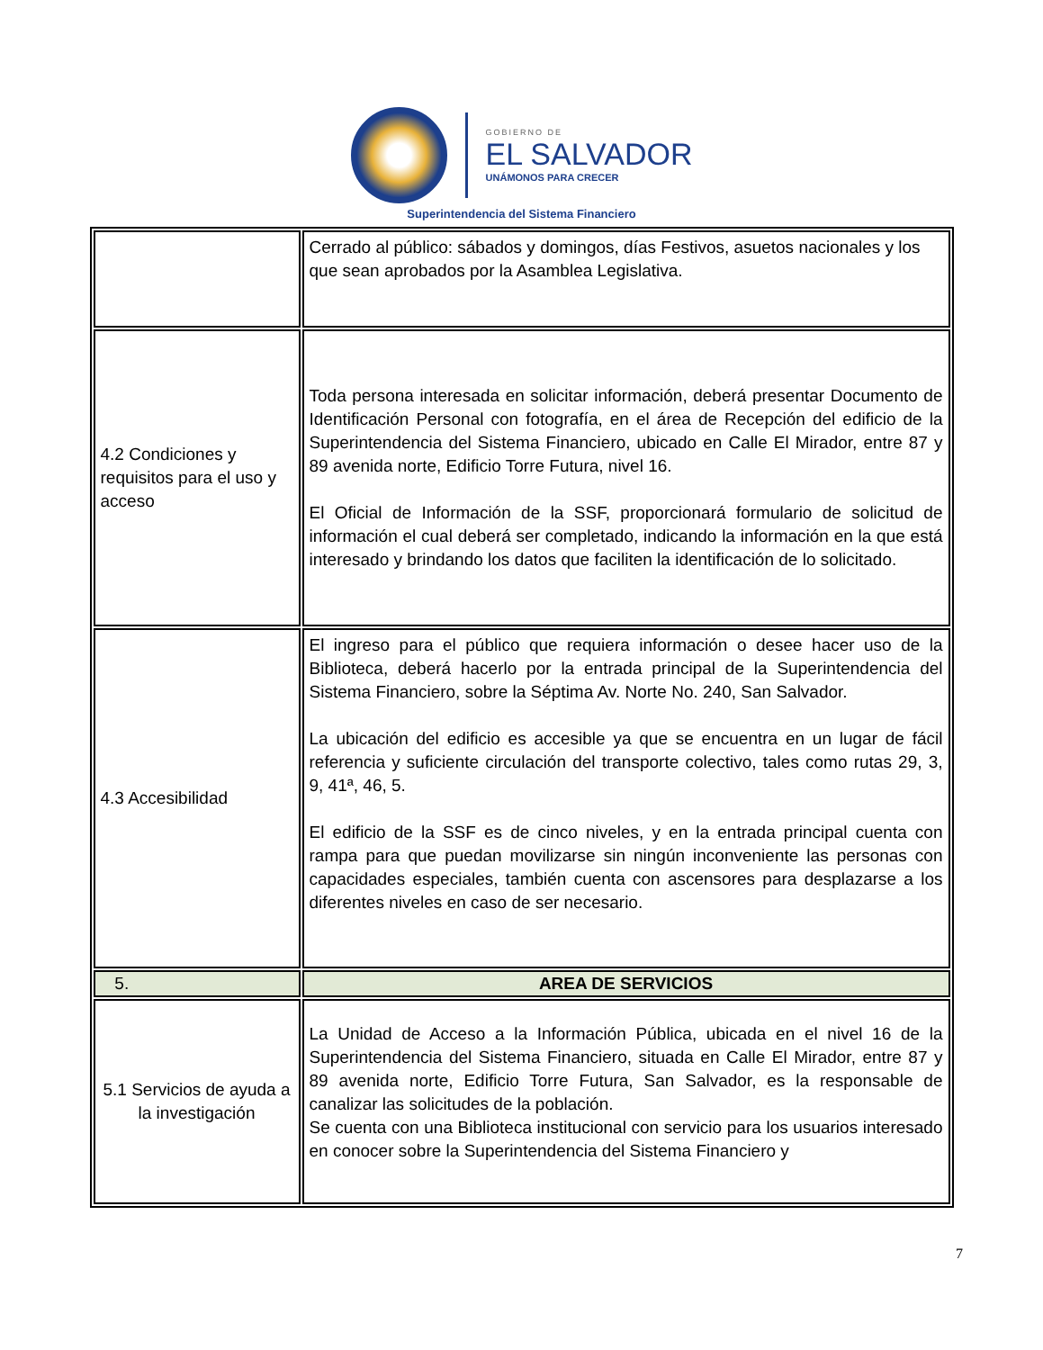GOBIERNO DE
EL SALVADOR
UNÁMONOS PARA CRECER
Superintendencia del Sistema Financiero
| | Cerrado al público: sábados y domingos, días Festivos, asuetos nacionales y los que sean aprobados por la Asamblea Legislativa. |
| 4.2 Condiciones y requisitos para el uso y acceso | Toda persona interesada en solicitar información, deberá presentar Documento de Identificación Personal con fotografía, en el área de Recepción del edificio de la Superintendencia del Sistema Financiero, ubicado en Calle El Mirador, entre 87 y 89 avenida norte, Edificio Torre Futura, nivel 16. El Oficial de Información de la SSF, proporcionará formulario de solicitud de información el cual deberá ser completado, indicando la información en la que está interesado y brindando los datos que faciliten la identificación de lo solicitado. |
| 4.3 Accesibilidad | El ingreso para el público que requiera información o desee hacer uso de la Biblioteca, deberá hacerlo por la entrada principal de la Superintendencia del Sistema Financiero, sobre la Séptima Av. Norte No. 240, San Salvador. La ubicación del edificio es accesible ya que se encuentra en un lugar de fácil referencia y suficiente circulación del transporte colectivo, tales como rutas 29, 3, 9, 41ª, 46, 5. El edificio de la SSF es de cinco niveles, y en la entrada principal cuenta con rampa para que puedan movilizarse sin ningún inconveniente las personas con capacidades especiales, también cuenta con ascensores para desplazarse a los diferentes niveles en caso de ser necesario. |
| 5. | AREA DE SERVICIOS |
| 5.1 Servicios de ayuda a la investigación | La Unidad de Acceso a la Información Pública, ubicada en el nivel 16 de la Superintendencia del Sistema Financiero, situada en Calle El Mirador, entre 87 y 89 avenida norte, Edificio Torre Futura, San Salvador, es la responsable de canalizar las solicitudes de la población. Se cuenta con una Biblioteca institucional con servicio para los usuarios interesado en conocer sobre la Superintendencia del Sistema Financiero y |
7